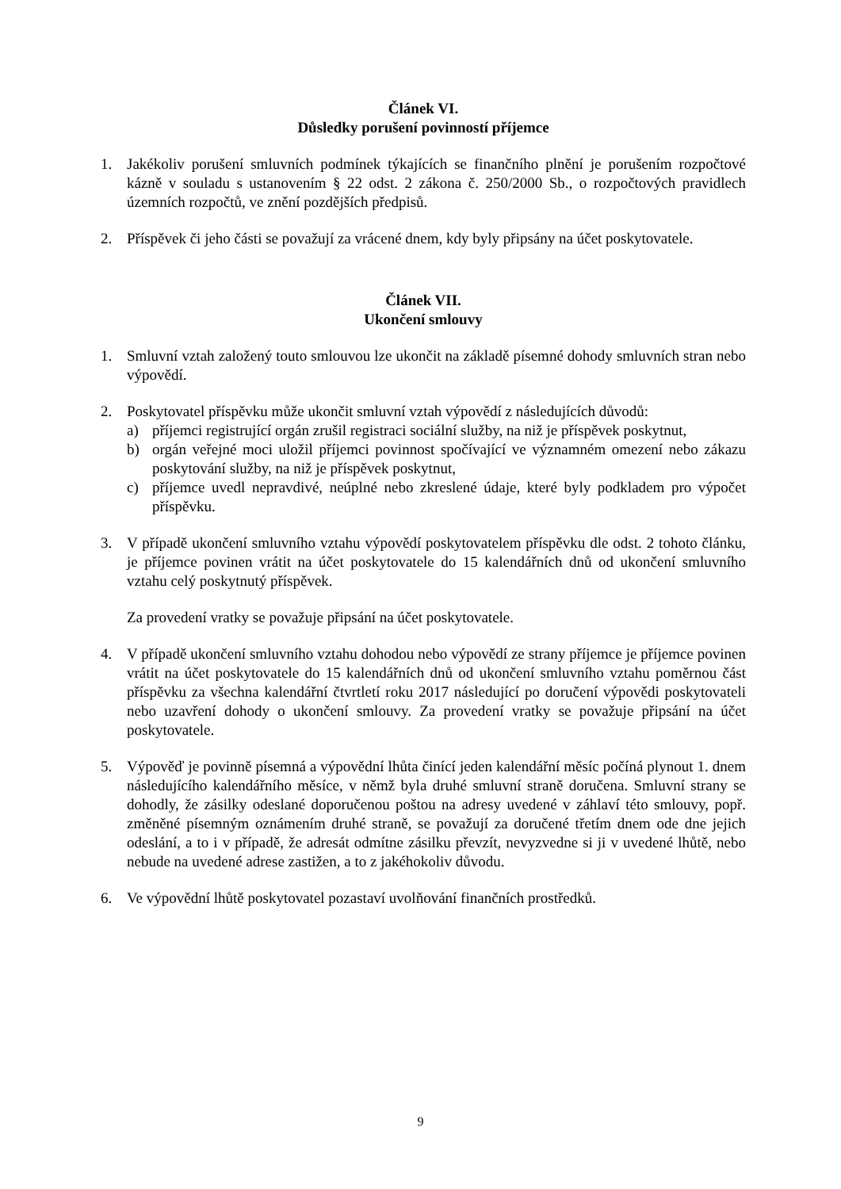Článek VI.
Důsledky porušení povinností příjemce
1. Jakékoliv porušení smluvních podmínek týkajících se finančního plnění je porušením rozpočtové kázně v souladu s ustanovením § 22 odst. 2 zákona č. 250/2000 Sb., o rozpočtových pravidlech územních rozpočtů, ve znění pozdějších předpisů.
2. Příspěvek či jeho části se považují za vrácené dnem, kdy byly připsány na účet poskytovatele.
Článek VII.
Ukončení smlouvy
1. Smluvní vztah založený touto smlouvou lze ukončit na základě písemné dohody smluvních stran nebo výpovědí.
2. Poskytovatel příspěvku může ukončit smluvní vztah výpovědí z následujících důvodů:
a) příjemci registrující orgán zrušil registraci sociální služby, na niž je příspěvek poskytnut,
b) orgán veřejné moci uložil příjemci povinnost spočívající ve významném omezení nebo zákazu poskytování služby, na niž je příspěvek poskytnut,
c) příjemce uvedl nepravdivé, neúplné nebo zkreslené údaje, které byly podkladem pro výpočet příspěvku.
3. V případě ukončení smluvního vztahu výpovědí poskytovatelem příspěvku dle odst. 2 tohoto článku, je příjemce povinen vrátit na účet poskytovatele do 15 kalendářních dnů od ukončení smluvního vztahu celý poskytnutý příspěvek.
Za provedení vratky se považuje připsání na účet poskytovatele.
4. V případě ukončení smluvního vztahu dohodou nebo výpovědí ze strany příjemce je příjemce povinen vrátit na účet poskytovatele do 15 kalendářních dnů od ukončení smluvního vztahu poměrnou část příspěvku za všechna kalendářní čtvrtletí roku 2017 následující po doručení výpovědi poskytovateli nebo uzavření dohody o ukončení smlouvy. Za provedení vratky se považuje připsání na účet poskytovatele.
5. Výpověď je povinně písemná a výpovědní lhůta činící jeden kalendářní měsíc počíná plynout 1. dnem následujícího kalendářního měsíce, v němž byla druhé smluvní straně doručena. Smluvní strany se dohodly, že zásilky odeslané doporučenou poštou na adresy uvedené v záhlaví této smlouvy, popř. změněné písemným oznámením druhé straně, se považují za doručené třetím dnem ode dne jejich odeslání, a to i v případě, že adresát odmítne zásilku převzít, nevyzvedne si ji v uvedené lhůtě, nebo nebude na uvedené adrese zastižen, a to z jakéhokoliv důvodu.
6. Ve výpovědní lhůtě poskytovatel pozastaví uvolňování finančních prostředků.
9